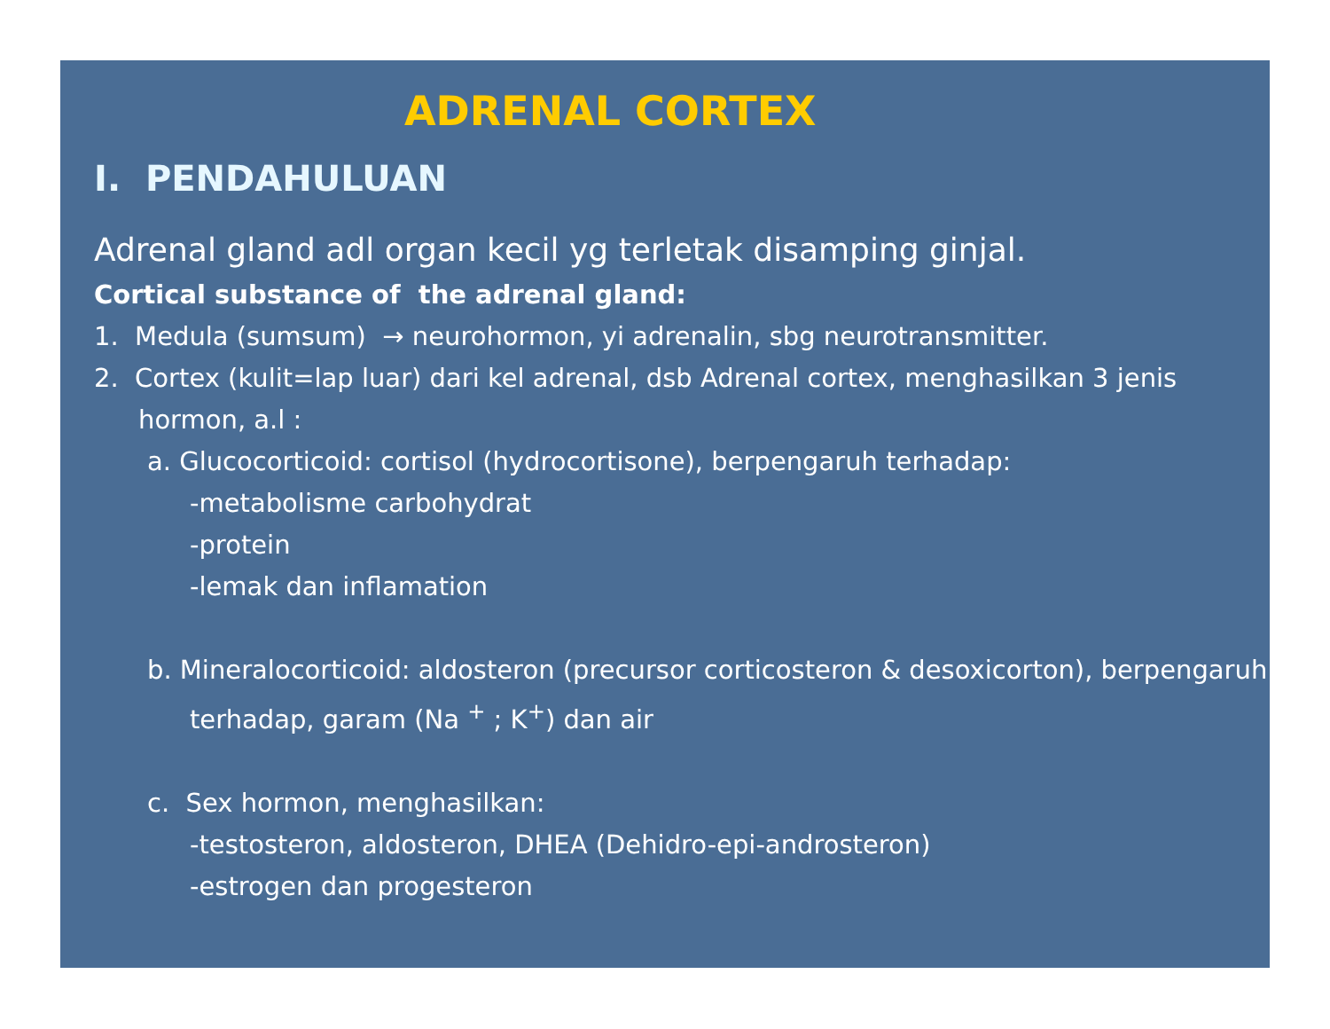ADRENAL CORTEX
I. PENDAHULUAN
Adrenal gland adl organ kecil yg terletak disamping ginjal.
Cortical substance of the adrenal gland:
1. Medula (sumsum) → neurohormon, yi adrenalin, sbg neurotransmitter.
2. Cortex (kulit=lap luar) dari kel adrenal, dsb Adrenal cortex, menghasilkan 3 jenis hormon, a.l :
a. Glucocorticoid: cortisol (hydrocortisone), berpengaruh terhadap:
-metabolisme carbohydrat
-protein
-lemak dan inflamation
b. Mineralocorticoid: aldosteron (precursor corticosteron & desoxicorton), berpengaruh terhadap, garam (Na <sup>+</sup> ; K<sup>+</sup>) dan air
c. Sex hormon, menghasilkan:
-testosteron, aldosteron, DHEA (Dehidro-epi-androsteron)
-estrogen dan progesteron